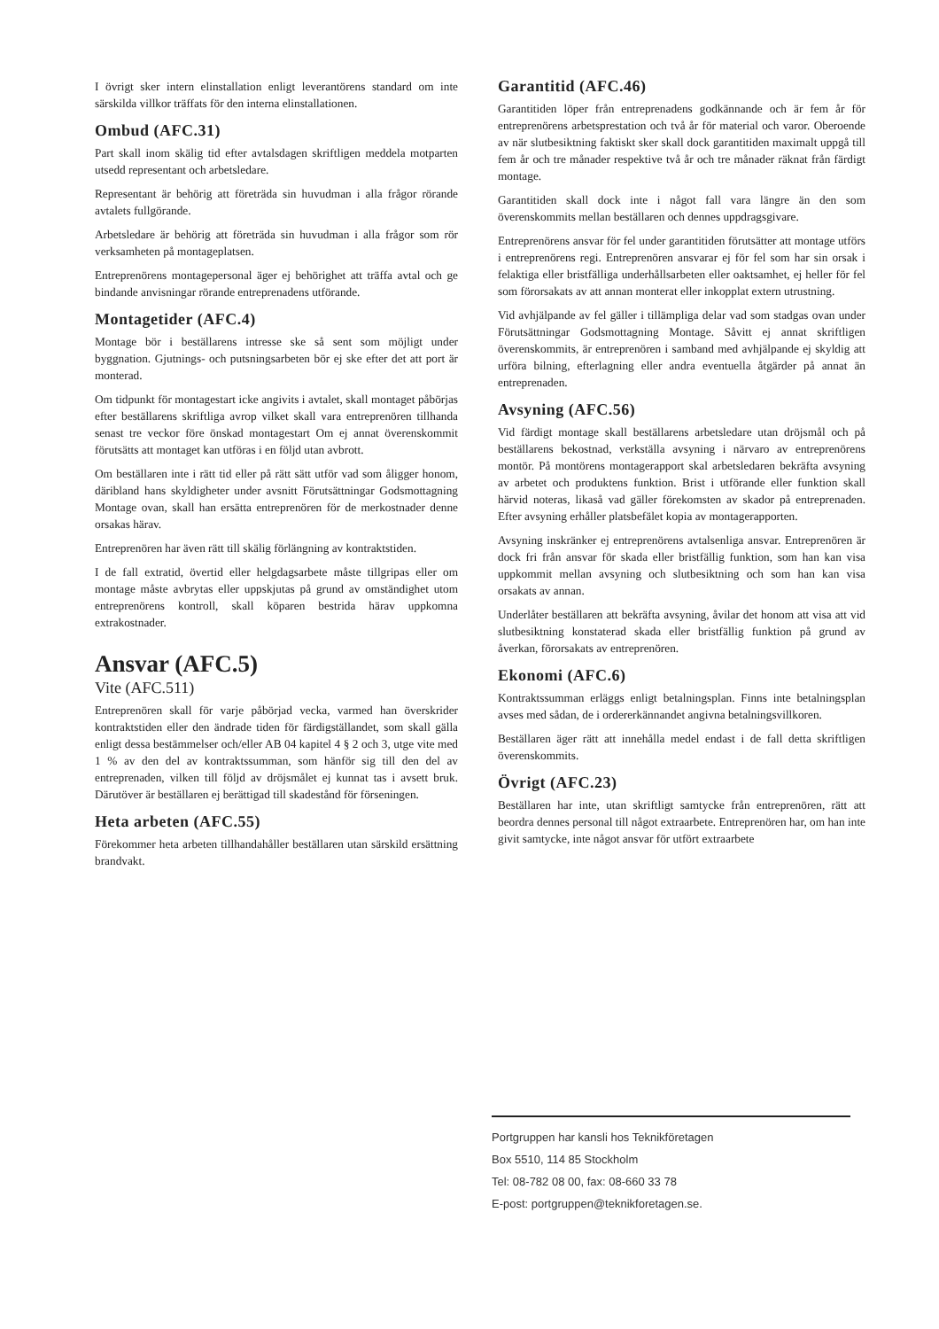I övrigt sker intern elinstallation enligt leverantörens standard om inte särskilda villkor träffats för den interna elinstallationen.
Ombud (AFC.31)
Part skall inom skälig tid efter avtalsdagen skriftligen meddela motparten utsedd representant och arbetsledare.
Representant är behörig att företräda sin huvudman i alla frågor rörande avtalets fullgörande.
Arbetsledare är behörig att företräda sin huvudman i alla frågor som rör verksamheten på montageplatsen.
Entreprenörens montagepersonal äger ej behörighet att träffa avtal och ge bindande anvisningar rörande entreprenadens utförande.
Montagetider (AFC.4)
Montage bör i beställarens intresse ske så sent som möjligt under byggnation. Gjutnings- och putsningsarbeten bör ej ske efter det att port är monterad.
Om tidpunkt för montagestart icke angivits i avtalet, skall montaget påbörjas efter beställarens skriftliga avrop vilket skall vara entreprenören tillhanda senast tre veckor före önskad montagestart Om ej annat överenskommit förutsätts att montaget kan utföras i en följd utan avbrott.
Om beställaren inte i rätt tid eller på rätt sätt utför vad som åligger honom, däribland hans skyldigheter under avsnitt Förutsättningar Godsmottagning Montage ovan, skall han ersätta entreprenören för de merkostnader denne orsakas härav.
Entreprenören har även rätt till skälig förlängning av kontraktstiden.
I de fall extratid, övertid eller helgdagsarbete måste tillgripas eller om montage måste avbrytas eller uppskjutas på grund av omständighet utom entreprenörens kontroll, skall köparen bestrida härav uppkomna extrakostnader.
Ansvar (AFC.5)
Vite (AFC.511)
Entreprenören skall för varje påbörjad vecka, varmed han överskrider kontraktstiden eller den ändrade tiden för färdigställandet, som skall gälla enligt dessa bestämmelser och/eller AB 04 kapitel 4 § 2 och 3, utge vite med 1 % av den del av kontraktssumman, som hänför sig till den del av entreprenaden, vilken till följd av dröjsmålet ej kunnat tas i avsett bruk. Därutöver är beställaren ej berättigad till skadestånd för förseningen.
Heta arbeten (AFC.55)
Förekommer heta arbeten tillhandahåller beställaren utan särskild ersättning brandvakt.
Garantitid (AFC.46)
Garantitiden löper från entreprenadens godkännande och är fem år för entreprenörens arbetsprestation och två år för material och varor. Oberoende av när slutbesiktning faktiskt sker skall dock garantitiden maximalt uppgå till fem år och tre månader respektive två år och tre månader räknat från färdigt montage.
Garantitiden skall dock inte i något fall vara längre än den som överenskommits mellan beställaren och dennes uppdragsgivare.
Entreprenörens ansvar för fel under garantitiden förutsätter att montage utförs i entreprenörens regi. Entreprenören ansvarar ej för fel som har sin orsak i felaktiga eller bristfälliga underhållsarbeten eller oaktsamhet, ej heller för fel som förorsakats av att annan monterat eller inkopplat extern utrustning.
Vid avhjälpande av fel gäller i tillämpliga delar vad som stadgas ovan under Förutsättningar Godsmottagning Montage. Såvitt ej annat skriftligen överenskommits, är entreprenören i samband med avhjälpande ej skyldig att urföra bilning, efterlagning eller andra eventuella åtgärder på annat än entreprenaden.
Avsyning (AFC.56)
Vid färdigt montage skall beställarens arbetsledare utan dröjsmål och på beställarens bekostnad, verkställa avsyning i närvaro av entreprenörens montör. På montörens montagerapport skal arbetsledaren bekräfta avsyning av arbetet och produktens funktion. Brist i utförande eller funktion skall härvid noteras, likaså vad gäller förekomsten av skador på entreprenaden. Efter avsyning erhåller platsbefälet kopia av montagerapporten.
Avsyning inskränker ej entreprenörens avtalsenliga ansvar. Entreprenören är dock fri från ansvar för skada eller bristfällig funktion, som han kan visa uppkommit mellan avsyning och slutbesiktning och som han kan visa orsakats av annan.
Underlåter beställaren att bekräfta avsyning, åvilar det honom att visa att vid slutbesiktning konstaterad skada eller bristfällig funktion på grund av åverkan, förorsakats av entreprenören.
Ekonomi (AFC.6)
Kontraktssumman erläggs enligt betalningsplan. Finns inte betalningsplan avses med sådan, de i ordererkännandet angivna betalningsvillkoren.
Beställaren äger rätt att innehålla medel endast i de fall detta skriftligen överenskommits.
Övrigt (AFC.23)
Beställaren har inte, utan skriftligt samtycke från entreprenören, rätt att beordra dennes personal till något extraarbete. Entreprenören har, om han inte givit samtycke, inte något ansvar för utfört extraarbete
Portgruppen har kansli hos Teknikföretagen
Box 5510, 114 85 Stockholm
Tel: 08-782 08 00, fax: 08-660 33 78
E-post: portgruppen@teknikforetagen.se.